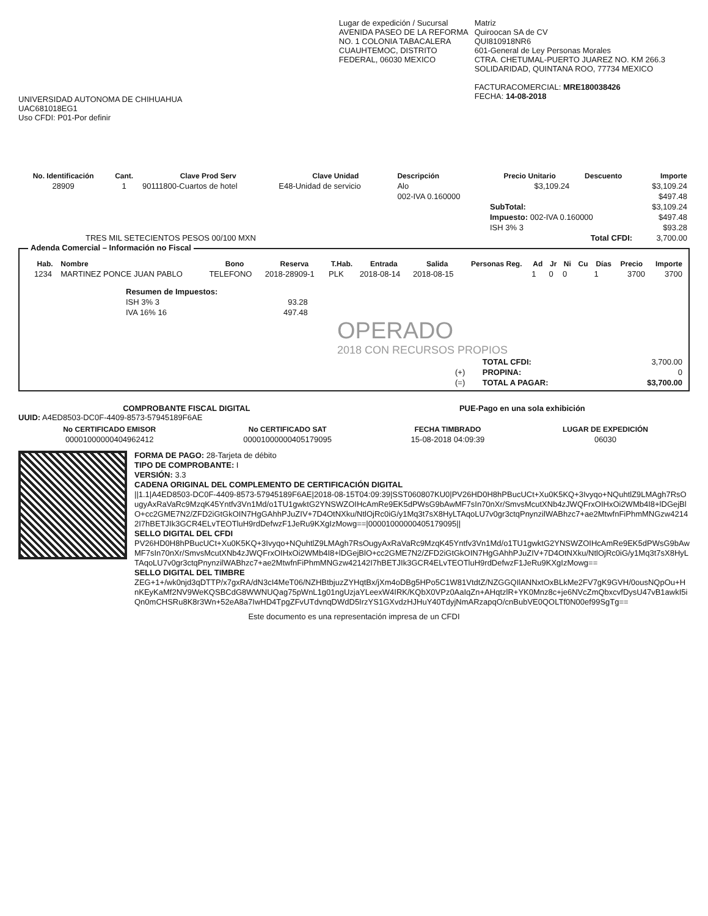UNIVERSIDAD AUTONOMA DE CHIHUAHUA
UAC681018EG1
Uso CFDI: P01-Por definir
Lugar de expedición / Sucursal
AVENIDA PASEO DE LA REFORMA
NO. 1 COLONIA TABACALERA
CUAUHTEMOC, DISTRITO
FEDERAL, 06030 MEXICO
Matriz
Quiroocan SA de CV
QUI810918NR6
601-General de Ley Personas Morales
CTRA. CHETUMAL-PUERTO JUAREZ NO. KM 266.3
SOLIDARIDAD, QUINTANA ROO, 77734 MEXICO
FACTURACOMERCIAL: MRE180038426
FECHA: 14-08-2018
| No. Identificación | Cant. | Clave Prod Serv | Clave Unidad | Descripción | Precio Unitario | Descuento | Importe |
| --- | --- | --- | --- | --- | --- | --- | --- |
| 28909 | 1 | 90111800-Cuartos de hotel | E48-Unidad de servicio | Alo | $3,109.24 | | $3,109.24 |
| | | | | 002-IVA 0.160000 | | | $497.48 |
| | | | | | SubTotal: | | $3,109.24 |
| | | | | | Impuesto: 002-IVA 0.160000 | | $497.48 |
| | | | | | ISH 3% 3 | | $93.28 |
| TRES MIL SETECIENTOS PESOS 00/100 MXN | | | | | Total CFDI: | | 3,700.00 |
Adenda Comercial – Información no Fiscal
| Hab. | Nombre | Bono | Reserva | T.Hab. | Entrada | Salida | Personas Reg. | Ad | Jr | Ni | Cu | Días | Precio | Importe |
| --- | --- | --- | --- | --- | --- | --- | --- | --- | --- | --- | --- | --- | --- | --- |
| 1234 | MARTINEZ PONCE JUAN PABLO | TELEFONO | 2018-28909-1 | PLK | 2018-08-14 | 2018-08-15 | | 1 | 0 | 0 | | 1 | 3700 | 3700 |
| Resumen de Impuestos: | |
| ISH 3% 3 | 93.28 |
| IVA 16% 16 | 497.48 |
OPERADO
2018 CON RECURSOS PROPIOS
| | TOTAL CFDI: | 3,700.00 |
| (+) | PROPINA: | 0 |
| (=) | TOTAL A PAGAR: | $3,700.00 |
COMPROBANTE FISCAL DIGITAL PUE-Pago en una sola exhibición
UUID: A4ED8503-DC0F-4409-8573-57945189F6AE
| No CERTIFICADO EMISOR | No CERTIFICADO SAT | FECHA TIMBRADO | LUGAR DE EXPEDICIÓN |
| --- | --- | --- | --- |
| 00001000000404962412 | 00001000000405179095 | 15-08-2018 04:09:39 | 06030 |
FORMA DE PAGO: 28-Tarjeta de débito
TIPO DE COMPROBANTE: I
VERSIÓN: 3.3
CADENA ORIGINAL DEL COMPLEMENTO DE CERTIFICACIÓN DIGITAL
||1.1|A4ED8503-DC0F-4409-8573-57945189F6AE|2018-08-15T04:09:39|SST060807KU0|PV26HD0H8hPBucUCt+Xu0K5KQ+3Ivyqo+NQuhtlZ9LMAgh7RsOugyAxRaVaRc9MzqK45Yntfv3Vn1Md/o1TU1gwktG2YNSWZOIHcAmRe9EK5dPWsG9bAwMF7sIn70nXr/SmvsMcutXNb4zJWQFrxOIHxOi2WMb4I8+lDGejBlO+cc2GME7N2/ZFD2iGtGkOIN7HgGAhhPJuZIV+7D4OtNXku/NtlOjRc0iG/y1Mq3t7sX8HyLTAqoLU7v0gr3ctqPnynzilWABhzc7+ae2MtwfnFiPhmMNGzw42142I7hBETJIk3GCR4ELvTEOTluH9rdDefwzF1JeRu9KXgIzMowg==|00001000000405179095||
SELLO DIGITAL DEL CFDI
PV26HD0H8hPBucUCt+Xu0K5KQ+3Ivyqo+NQuhtlZ9LMAgh7RsOugyAxRaVaRc9MzqK45Yntfv3Vn1Md/o1TU1gwktG2YNSWZOIHcAmRe9EK5dPWsG9bAwMF7sIn70nXr/SmvsMcutXNb4zJWQFrxOIHxOi2WMb4I8+lDGejBlO+cc2GME7N2/ZFD2iGtGkOIN7HgGAhhPJuZIV+7D4OtNXku/NtlOjRc0iG/y1Mq3t7sX8HyLTAqoLU7v0gr3ctqPnynzilWABhzc7+ae2MtwfnFiPhmMNGzw42142I7hBETJIk3GCR4ELvTEOTluH9rdDefwzF1JeRu9KXgIzMowg==
SELLO DIGITAL DEL TIMBRE
ZEG+1+/wk0njd3qDTTP/x7gxRA/dN3cI4MeT06/NZHBtbjuzZYHqtBx/jXm4oDBg5HPo5C1W81VtdtZ/NZGGQIlANNxtOxBLkMe2FV7gK9GVH/0ousNQpOu+HnKEyKaMf2NV9WeKQSBCdG8WWNUQag75pWnL1g01ngUzjaYLeexW4IRK/KQbX0VPz0AaIqZn+AHqtzlR+YK0Mnz8c+je6NVcZmQbxcvfDysU47vB1awkI5iQn0mCHSRu8K8r3Wn+52eA8a7IwHD4TpgZFvUTdvnqDWdD5IrzYS1GXvdzHJHuY40TdyjNmARzapqO/cnBubVE0QOLTf0N00ef99SgTg==
Este documento es una representación impresa de un CFDI